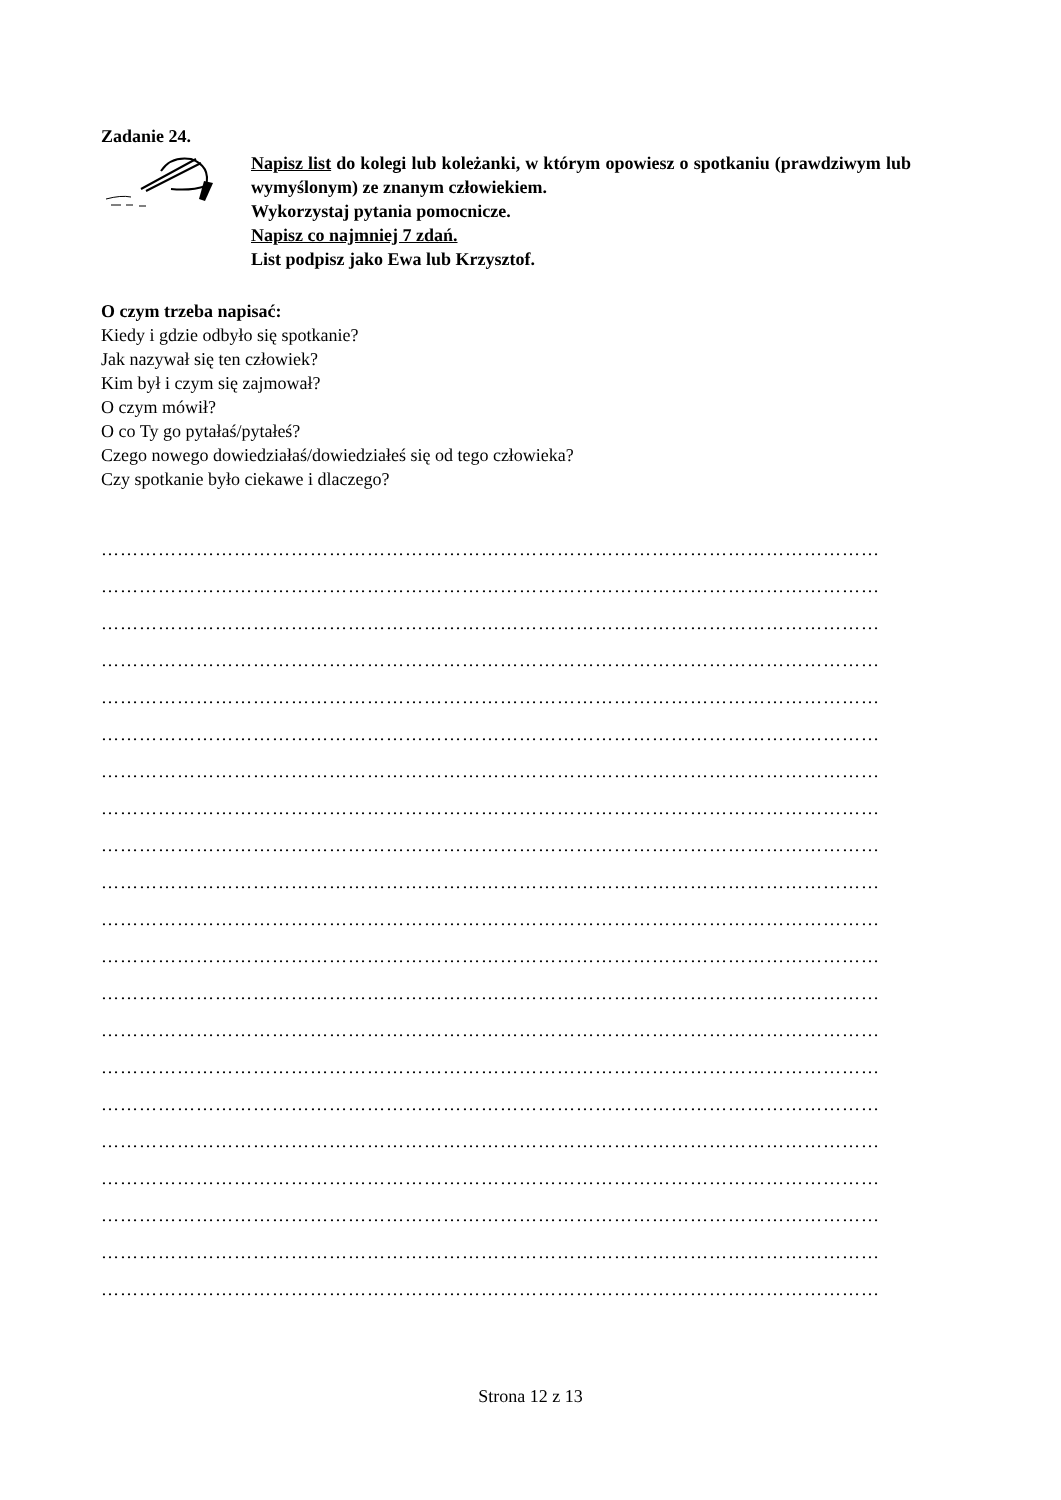Zadanie 24.
Napisz list do kolegi lub koleżanki, w którym opowiesz o spotkaniu (prawdziwym lub wymyślonym) ze znanym człowiekiem.
Wykorzystaj pytania pomocnicze.
Napisz co najmniej 7 zdań.
List podpisz jako Ewa lub Krzysztof.
O czym trzeba napisać:
Kiedy i gdzie odbyło się spotkanie?
Jak nazywał się ten człowiek?
Kim był i czym się zajmował?
O czym mówił?
O co Ty go pytałaś/pytałeś?
Czego nowego dowiedziałaś/dowiedziałeś się od tego człowieka?
Czy spotkanie było ciekawe i dlaczego?
……………………………………………………………………………………………………………
……………………………………………………………………………………………………………
……………………………………………………………………………………………………………
……………………………………………………………………………………………………………
……………………………………………………………………………………………………………
……………………………………………………………………………………………………………
……………………………………………………………………………………………………………
……………………………………………………………………………………………………………
……………………………………………………………………………………………………………
……………………………………………………………………………………………………………
……………………………………………………………………………………………………………
……………………………………………………………………………………………………………
……………………………………………………………………………………………………………
……………………………………………………………………………………………………………
……………………………………………………………………………………………………………
……………………………………………………………………………………………………………
……………………………………………………………………………………………………………
……………………………………………………………………………………………………………
……………………………………………………………………………………………………………
……………………………………………………………………………………………………………
……………………………………………………………………………………………………………
Strona 12 z 13